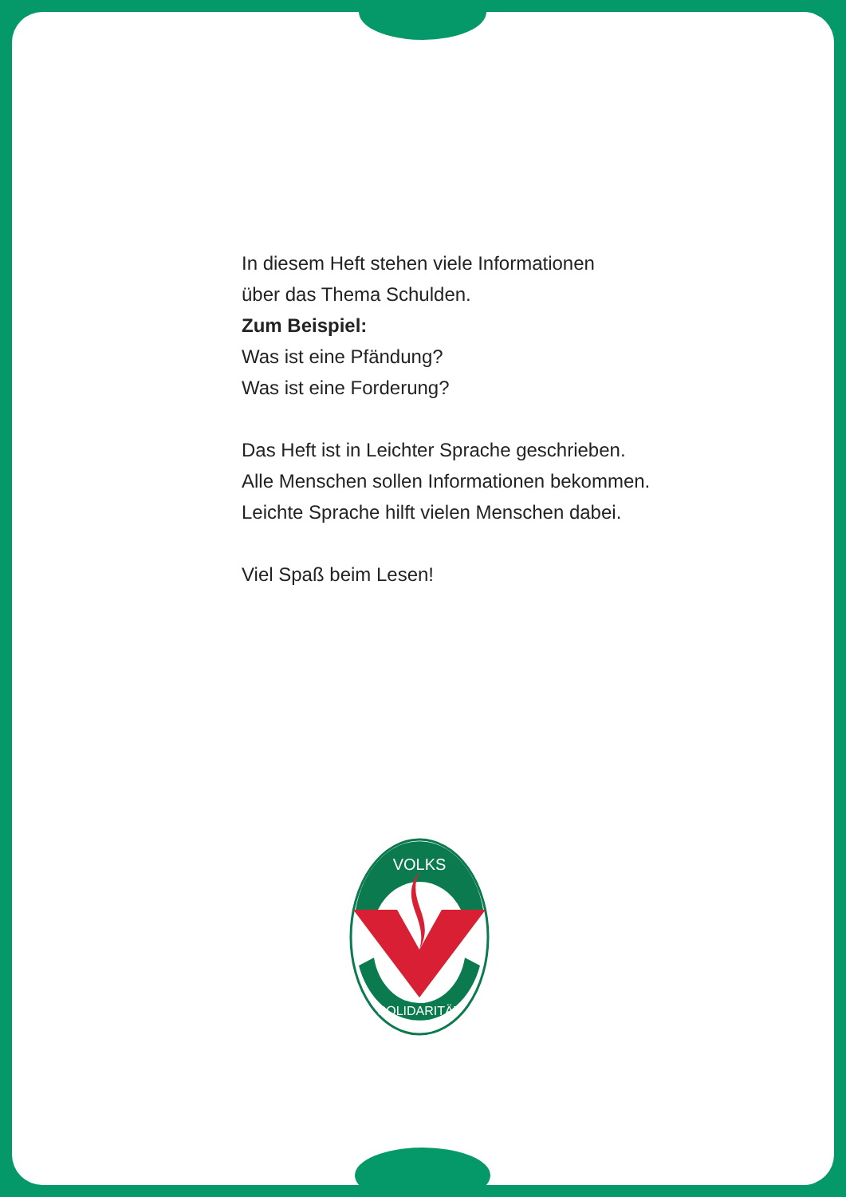In diesem Heft stehen viele Informationen
über das Thema Schulden.
Zum Beispiel:
Was ist eine Pfändung?
Was ist eine Forderung?
Das Heft ist in Leichter Sprache geschrieben.
Alle Menschen sollen Informationen bekommen.
Leichte Sprache hilft vielen Menschen dabei.
Viel Spaß beim Lesen!
VOLKS
SOLIDARITÄT